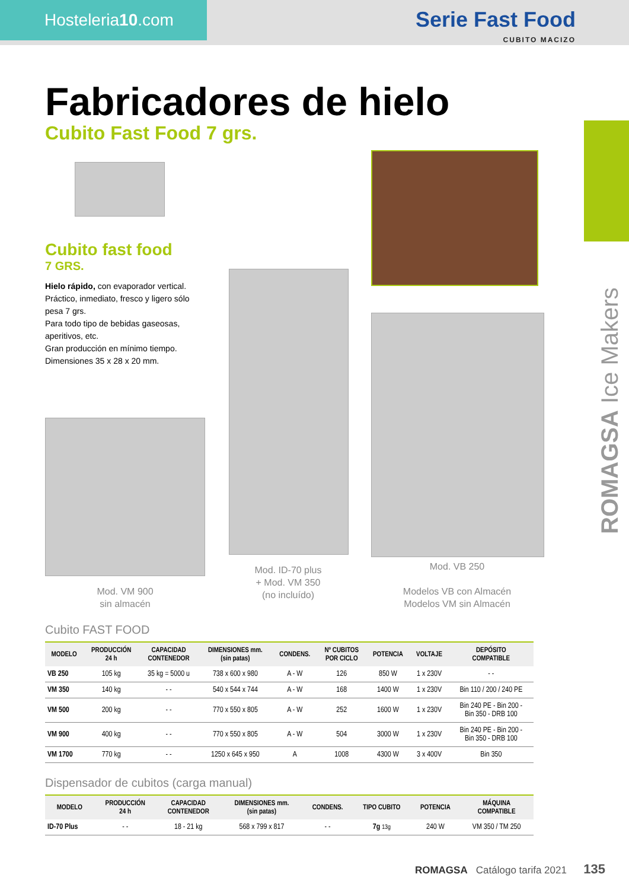Hosteleria10.com
Serie Fast Food
CUBITO MACIZO
ROMAGSA Ice Makers
Fabricadores de hielo
Cubito Fast Food 7 grs.
Cubito fast food
7 GRS.
Hielo rápido, con evaporador vertical.
Práctico, inmediato, fresco y ligero sólo pesa 7 grs.
Para todo tipo de bebidas gaseosas, aperitivos, etc.
Gran producción en mínimo tiempo.
Dimensiones 35 x 28 x 20 mm.
Mod. VM 900
sin almacén
Mod. ID-70 plus
+ Mod. VM 350
(no incluído)
Mod. VB 250
Modelos VB con Almacén
Modelos VM sin Almacén
Cubito FAST FOOD
| MODELO | PRODUCCIÓN 24 h | CAPACIDAD CONTENEDOR | DIMENSIONES mm. (sin patas) | CONDENS. | Nº CUBITOS POR CICLO | POTENCIA | VOLTAJE | DEPÓSITO COMPATIBLE |
| --- | --- | --- | --- | --- | --- | --- | --- | --- |
| VB 250 | 105 kg | 35 kg = 5000 u | 738 x 600 x 980 | A - W | 126 | 850 W | 1 x 230V | - - |
| VM 350 | 140 kg | - - | 540 x 544 x 744 | A - W | 168 | 1400 W | 1 x 230V | Bin 110 / 200 / 240 PE |
| VM 500 | 200 kg | - - | 770 x 550 x 805 | A - W | 252 | 1600 W | 1 x 230V | Bin 240 PE - Bin 200 - Bin 350 - DRB 100 |
| VM 900 | 400 kg | - - | 770 x 550 x 805 | A - W | 504 | 3000 W | 1 x 230V | Bin 240 PE - Bin 200 - Bin 350 - DRB 100 |
| VM 1700 | 770 kg | - - | 1250 x 645 x 950 | A | 1008 | 4300 W | 3 x 400V | Bin 350 |
Dispensador de cubitos (carga manual)
| MODELO | PRODUCCIÓN 24 h | CAPACIDAD CONTENEDOR | DIMENSIONES mm. (sin patas) | CONDENS. | TIPO CUBITO | POTENCIA | MÁQUINA COMPATIBLE |
| --- | --- | --- | --- | --- | --- | --- | --- |
| ID-70 Plus | - - | 18 - 21 kg | 568 x 799 x 817 | - - | 7g 13g | 240 W | VM 350 / TM 250 |
ROMAGSA Catálogo tarifa 2021 135